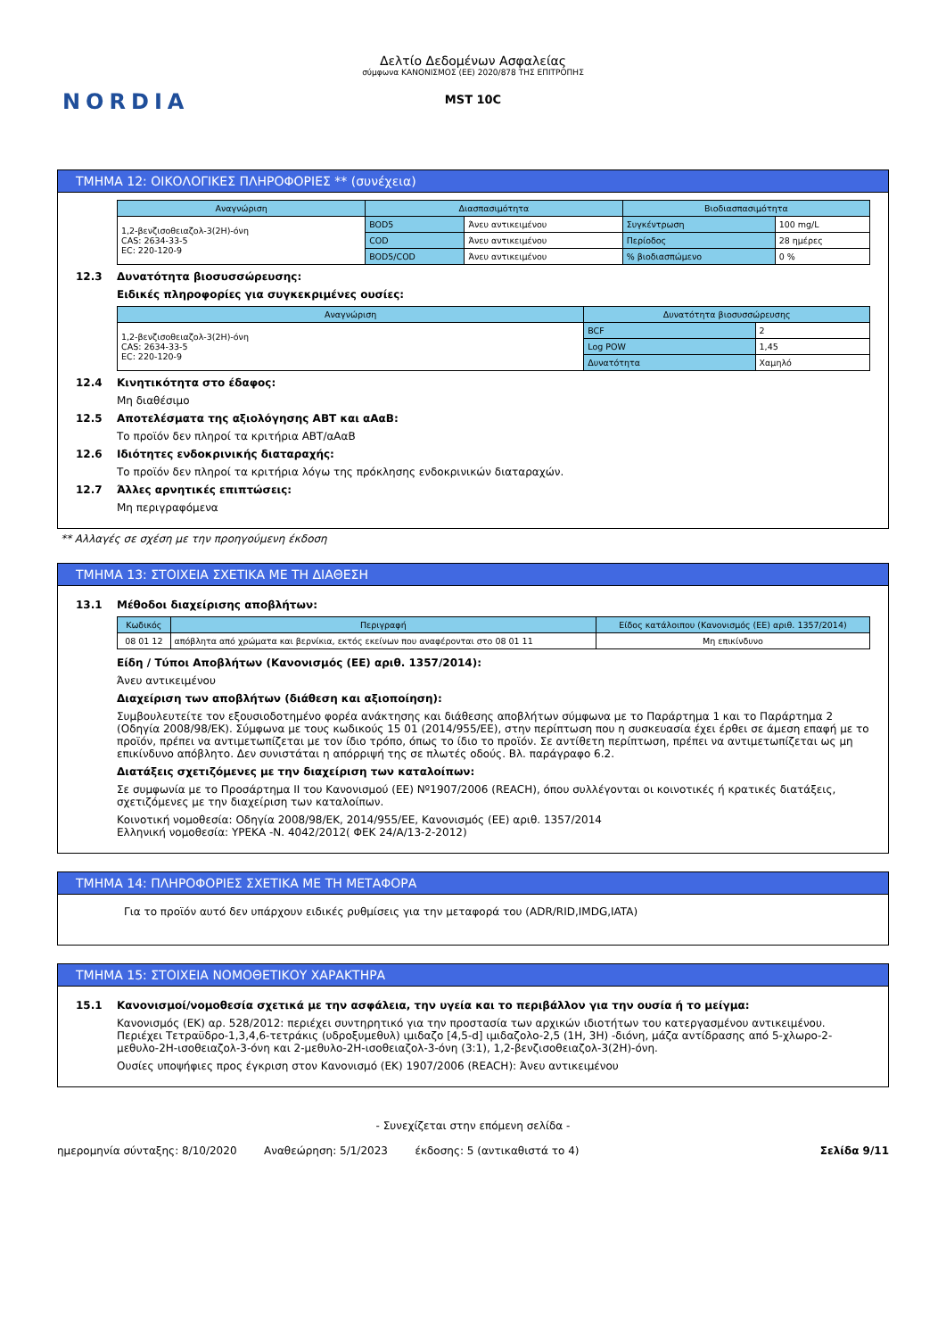NORDIA
Δελτίο Δεδομένων Ασφαλείας
σύμφωνα ΚΑΝΟΝΙΣΜΟΣ (ΕΕ) 2020/878 ΤΗΣ ΕΠΙΤΡΟΠΗΣ
MST 10C
ΤΜΗΜΑ 12: ΟΙΚΟΛΟΓΙΚΕΣ ΠΛΗΡΟΦΟΡΙΕΣ ** (συνέχεια)
| Αναγνώριση | Διασπασιμότητα | | Βιοδιασπασιμότητα | |
| --- | --- | --- | --- | --- |
| 1,2-βενζισοθειαζολ-3(2H)-όνη CAS: 2634-33-5 EC: 220-120-9 | BOD5 | Άνευ αντικειμένου | Συγκέντρωση | 100 mg/L |
| | COD | Άνευ αντικειμένου | Περίοδος | 28 ημέρες |
| | BOD5/COD | Άνευ αντικειμένου | % βιοδιασπώμενο | 0 % |
12.3 Δυνατότητα βιοσυσσώρευσης:
Ειδικές πληροφορίες για συγκεκριμένες ουσίες:
| Αναγνώριση | Δυνατότητα βιοσυσσώρευσης | |
| --- | --- | --- |
| 1,2-βενζισοθειαζολ-3(2H)-όνη CAS: 2634-33-5 EC: 220-120-9 | BCF | 2 |
| | Log POW | 1,45 |
| | Δυνατότητα | Χαμηλό |
12.4 Κινητικότητα στο έδαφος:
Μη διαθέσιμο
12.5 Αποτελέσματα της αξιολόγησης ΑΒΤ και αΑαΒ:
Το προϊόν δεν πληροί τα κριτήρια ΑΒΤ/αΑαΒ
12.6 Ιδιότητες ενδοκρινικής διαταραχής:
Το προϊόν δεν πληροί τα κριτήρια λόγω της πρόκλησης ενδοκρινικών διαταραχών.
12.7 Άλλες αρνητικές επιπτώσεις:
Μη περιγραφόμενα
** Αλλαγές σε σχέση με την προηγούμενη έκδοση
ΤΜΗΜΑ 13: ΣΤΟΙΧΕΙΑ ΣΧΕΤΙΚΑ ΜΕ ΤΗ ΔΙΑΘΕΣΗ
13.1 Μέθοδοι διαχείρισης αποβλήτων:
| Κωδικός | Περιγραφή | Είδος κατάλοιπου (Κανονισμός (ΕΕ) αριθ. 1357/2014) |
| --- | --- | --- |
| 08 01 12 | απόβλητα από χρώματα και βερνίκια, εκτός εκείνων που αναφέρονται στο 08 01 11 | Μη επικίνδυνο |
Είδη / Τύποι Αποβλήτων (Κανονισμός (ΕΕ) αριθ. 1357/2014):
Άνευ αντικειμένου
Διαχείριση των αποβλήτων (διάθεση και αξιοποίηση):
Συμβουλευτείτε τον εξουσιοδοτημένο φορέα ανάκτησης και διάθεσης αποβλήτων σύμφωνα με το Παράρτημα 1 και το Παράρτημα 2 (Οδηγία 2008/98/ΕΚ). Σύμφωνα με τους κωδικούς 15 01 (2014/955/ΕΕ), στην περίπτωση που η συσκευασία έχει έρθει σε άμεση επαφή με το προϊόν, πρέπει να αντιμετωπίζεται με τον ίδιο τρόπο, όπως το ίδιο το προϊόν. Σε αντίθετη περίπτωση, πρέπει να αντιμετωπίζεται ως μη επικίνδυνο απόβλητο. Δεν συνιστάται η απόρριψή της σε πλωτές οδούς. Βλ. παράγραφο 6.2.
Διατάξεις σχετιζόμενες με την διαχείριση των καταλοίπων:
Σε συμφωνία με το Προσάρτημα II του Κανονισμού (ΕΕ) Nº1907/2006 (REACH), όπου συλλέγονται οι κοινοτικές ή κρατικές διατάξεις, σχετιζόμενες με την διαχείριση των καταλοίπων.
Κοινοτική νομοθεσία: Οδηγία 2008/98/ΕΚ, 2014/955/ΕΕ, Κανονισμός (ΕΕ) αριθ. 1357/2014
Ελληνική νομοθεσία: ΥΡΕΚΑ -Ν. 4042/2012( ΦΕΚ 24/Α/13-2-2012)
ΤΜΗΜΑ 14: ΠΛΗΡΟΦΟΡΙΕΣ ΣΧΕΤΙΚΑ ΜΕ ΤΗ ΜΕΤΑΦΟΡΑ
Για το προϊόν αυτό δεν υπάρχουν ειδικές ρυθμίσεις για την μεταφορά του (ADR/RID,IMDG,IATA)
ΤΜΗΜΑ 15: ΣΤΟΙΧΕΙΑ ΝΟΜΟΘΕΤΙΚΟΥ ΧΑΡΑΚΤΗΡΑ
15.1 Κανονισμοί/νομοθεσία σχετικά με την ασφάλεια, την υγεία και το περιβάλλον για την ουσία ή το μείγμα:
Κανονισμός (ΕΚ) αρ. 528/2012: περιέχει συντηρητικό για την προστασία των αρχικών ιδιοτήτων του κατεργασμένου αντικειμένου. Περιέχει Τετραϋδρο-1,3,4,6-τετράκις (υδροξυμεθυλ) ιμιδαζο [4,5-d] ιμιδαζολο-2,5 (1H, 3H) -διόνη, μάζα αντίδρασης από 5-χλωρο-2-μεθυλο-2H-ισοθειαζολ-3-όνη και 2-μεθυλο-2H-ισοθειαζολ-3-όνη (3:1), 1,2-βενζισοθειαζολ-3(2H)-όνη.
Ουσίες υποψήφιες προς έγκριση στον Κανονισμό (ΕΚ) 1907/2006 (REACH): Άνευ αντικειμένου
- Συνεχίζεται στην επόμενη σελίδα -
ημερομηνία σύνταξης: 8/10/2020 Αναθεώρηση: 5/1/2023 έκδοσης: 5 (αντικαθιστά το 4) Σελίδα 9/11